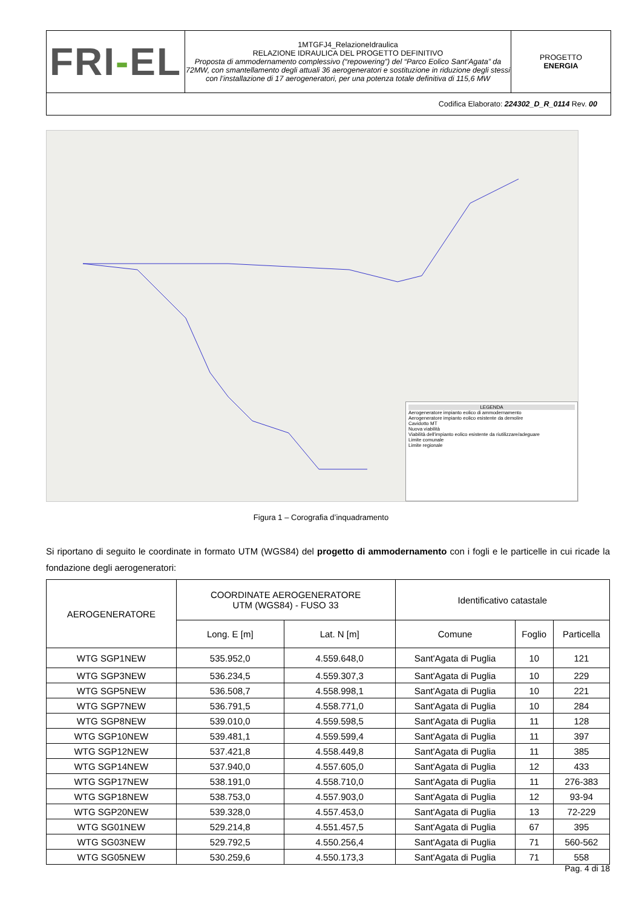| FRI - EL | 1MTGFJ4_RelazioneIdraulica RELAZIONE IDRAULICA DEL PROGETTO DEFINITIVO Proposta di ammodernamento complessivo (“repowering”) del “Parco Eolico Sant’Agata” da 72MW, con smantellamento degli attuali 36 aerogeneratori e sostituzione in riduzione degli stessi con l’installazione di 17 aerogeneratori, per una potenza totale definitiva di 115,6 MW | PROGETTO ENERGIA |
| Codifica Elaborato: 224302_D_R_0114 Rev. 00 | | |
LEGENDA
Aerogeneratore impianto eolico di ammodernamento
Aerogeneratore impianto eolico esistente da demolire
Cavidotto MT
Nuova viabilità
Viabilità dell'impianto eolico esistente da riutilizzare/adeguare
Limite comunale
Limite regionale
Figura 1 – Corografia d’inquadramento
Si riportano di seguito le coordinate in formato UTM (WGS84) del progetto di ammodernamento con i fogli e le particelle in cui ricade la fondazione degli aerogeneratori:
| AEROGENERATORE | COORDINATE AEROGENERATORE UTM (WGS84) - FUSO 33 | | Identificativo catastale | | |
| --- | --- | --- | --- | --- | --- |
| | Long. E [m] | Lat. N [m] | Comune | Foglio | Particella |
| WTG SGP1NEW | 535.952,0 | 4.559.648,0 | Sant'Agata di Puglia | 10 | 121 |
| WTG SGP3NEW | 536.234,5 | 4.559.307,3 | Sant'Agata di Puglia | 10 | 229 |
| WTG SGP5NEW | 536.508,7 | 4.558.998,1 | Sant'Agata di Puglia | 10 | 221 |
| WTG SGP7NEW | 536.791,5 | 4.558.771,0 | Sant'Agata di Puglia | 10 | 284 |
| WTG SGP8NEW | 539.010,0 | 4.559.598,5 | Sant'Agata di Puglia | 11 | 128 |
| WTG SGP10NEW | 539.481,1 | 4.559.599,4 | Sant'Agata di Puglia | 11 | 397 |
| WTG SGP12NEW | 537.421,8 | 4.558.449,8 | Sant'Agata di Puglia | 11 | 385 |
| WTG SGP14NEW | 537.940,0 | 4.557.605,0 | Sant'Agata di Puglia | 12 | 433 |
| WTG SGP17NEW | 538.191,0 | 4.558.710,0 | Sant'Agata di Puglia | 11 | 276-383 |
| WTG SGP18NEW | 538.753,0 | 4.557.903,0 | Sant'Agata di Puglia | 12 | 93-94 |
| WTG SGP20NEW | 539.328,0 | 4.557.453,0 | Sant'Agata di Puglia | 13 | 72-229 |
| WTG SG01NEW | 529.214,8 | 4.551.457,5 | Sant'Agata di Puglia | 67 | 395 |
| WTG SG03NEW | 529.792,5 | 4.550.256,4 | Sant'Agata di Puglia | 71 | 560-562 |
| WTG SG05NEW | 530.259,6 | 4.550.173,3 | Sant'Agata di Puglia | 71 | 558 |
Pag. 4 di 18